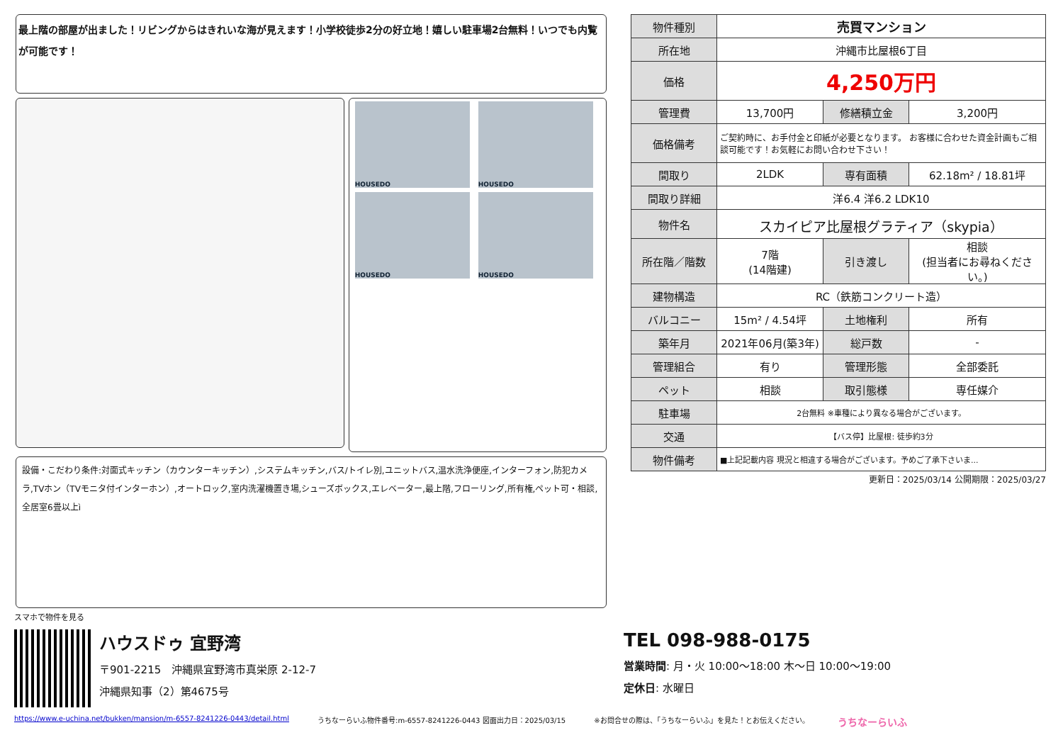最上階の部屋が出ました！リビングからはきれいな海が見えます！小学校徒歩2分の好立地！嬉しい駐車場2台無料！いつでも内覧が可能です！
HOUSEDO
HOUSEDO
HOUSEDO
HOUSEDO
設備・こだわり条件:対面式キッチン（カウンターキッチン）,システムキッチン,バス/トイレ別,ユニットバス,温水洗浄便座,インターフォン,防犯カメラ,TVホン（TVモニタ付インターホン）,オートロック,室内洗濯機置き場,シューズボックス,エレベーター,最上階,フローリング,所有権,ペット可・相談,全居室6畳以上ì
| 物件種別 | 売買マンション | | |
| 所在地 | 沖縄市比屋根6丁目 | | |
| 価格 | 4,250万円 | | |
| 管理費 | 13,700円 | 修繕積立金 | 3,200円 |
| 価格備考 | ご契約時に、お手付金と印紙が必要となります。 お客様に合わせた資金計画もご相談可能です！お気軽にお問い合わせ下さい！ | | |
| 間取り | 2LDK | 専有面積 | 62.18m² / 18.81坪 |
| 間取り詳細 | 洋6.4 洋6.2 LDK10 | | |
| 物件名 | スカイピア比屋根グラティア（skypia） | | |
| 所在階／階数 | 7階 (14階建) | 引き渡し | 相談 (担当者にお尋ねください。) |
| 建物構造 | RC（鉄筋コンクリート造） | | |
| バルコニー | 15m² / 4.54坪 | 土地権利 | 所有 |
| 築年月 | 2021年06月(築3年) | 総戸数 | - |
| 管理組合 | 有り | 管理形態 | 全部委託 |
| ペット | 相談 | 取引態様 | 専任媒介 |
| 駐車場 | 2台無料 ※車種により異なる場合がございます。 | | |
| 交通 | 【バス停】比屋根: 徒歩約3分 | | |
| 物件備考 | ■上記記載内容 現況と相違する場合がございます。予めご了承下さいま... | | |
更新日：2025/03/14 公開期限：2025/03/27
スマホで物件を見る
ハウスドゥ 宜野湾
〒901-2215　沖縄県宜野湾市真栄原 2-12-7
沖縄県知事（2）第4675号
TEL 098-988-0175
営業時間: 月・火 10:00〜18:00 木〜日 10:00〜19:00
定休日: 水曜日
https://www.e-uchina.net/bukken/mansion/m-6557-8241226-0443/detail.html うちなーらいふ物件番号:m-6557-8241226-0443 図面出力日：2025/03/15 ※お問合せの際は、「うちなーらいふ」を見た！とお伝えください。 うちなーらいふ